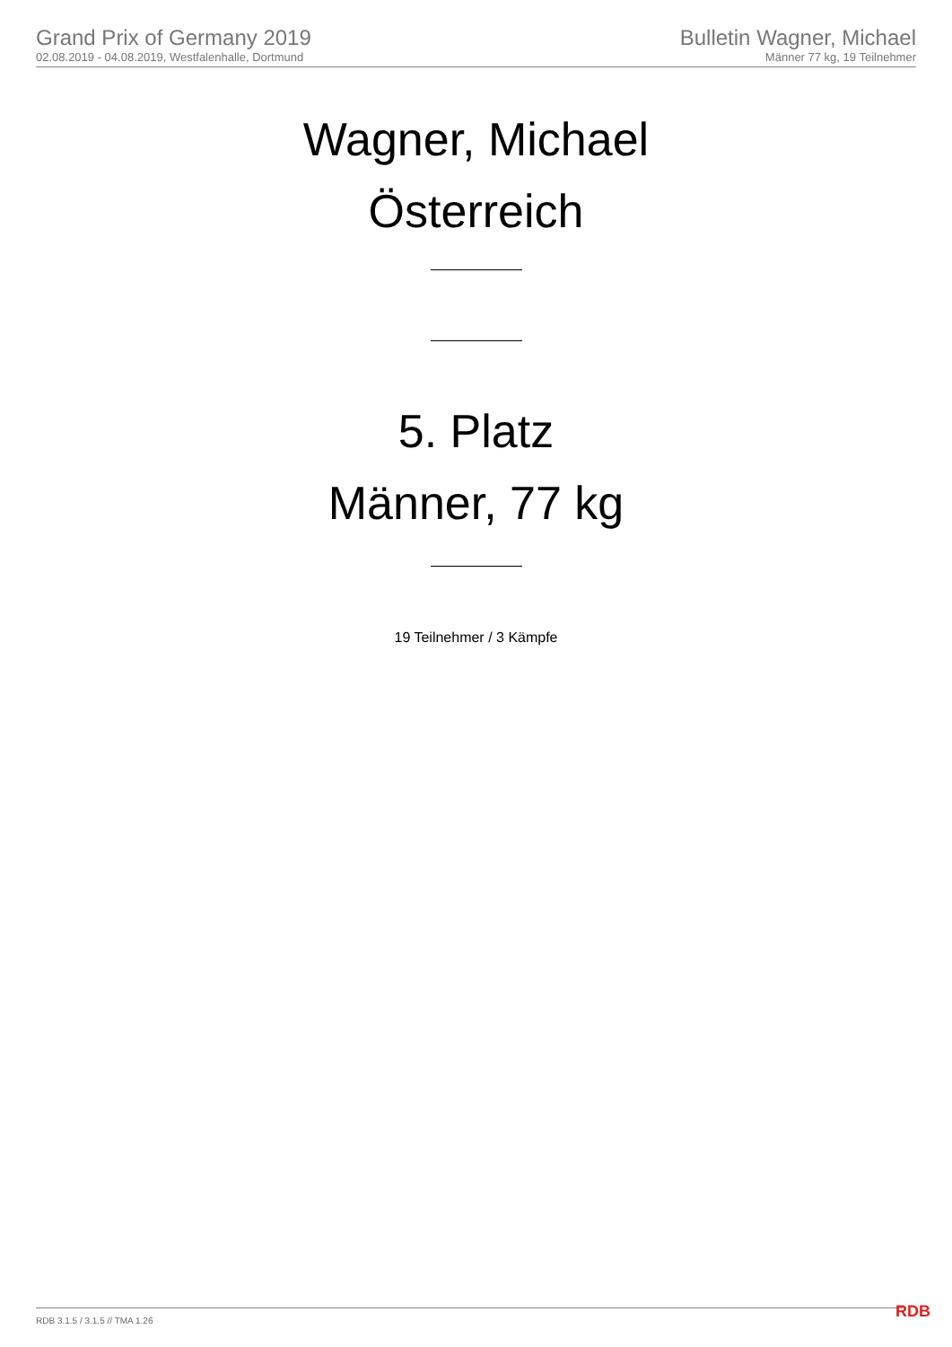Grand Prix of Germany 2019
02.08.2019 - 04.08.2019, Westfalenhalle, Dortmund
Bulletin Wagner, Michael
Männer 77 kg, 19 Teilnehmer
Wagner, Michael
Österreich
5. Platz
Männer, 77 kg
19 Teilnehmer / 3 Kämpfe
RDB 3.1.5 / 3.1.5 // TMA 1.26 RDB